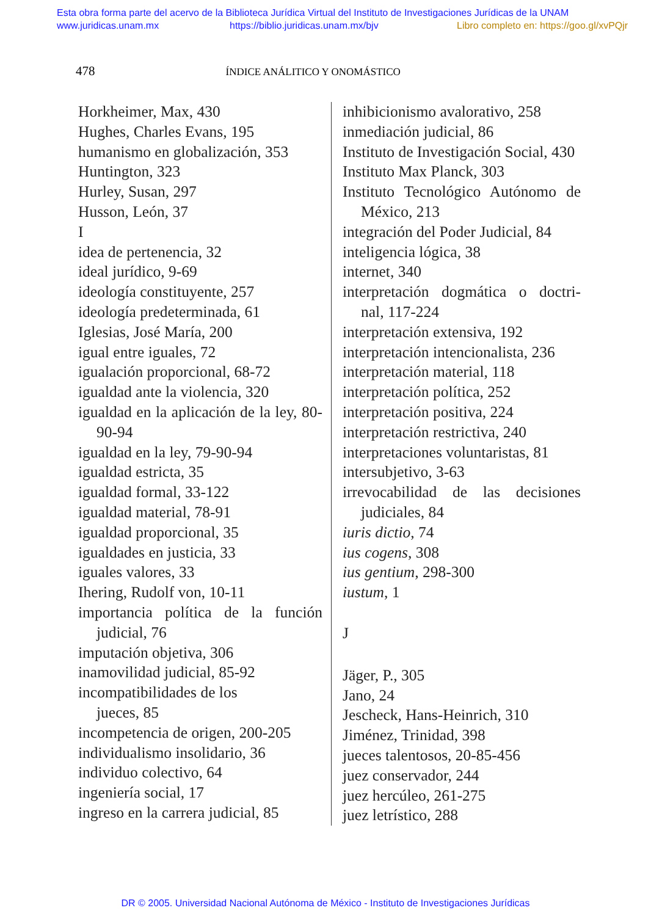Esta obra forma parte del acervo de la Biblioteca Jurídica Virtual del Instituto de Investigaciones Jurídicas de la UNAM
www.juridicas.unam.mx https://biblio.juridicas.unam.mx/bjv Libro completo en: https://goo.gl/xvPQjr
478 ÍNDICE ANÁLITICO Y ONOMÁSTICO
Horkheimer, Max, 430
Hughes, Charles Evans, 195
humanismo en globalización, 353
Huntington, 323
Hurley, Susan, 297
Husson, León, 37
I
idea de pertenencia, 32
ideal jurídico, 9-69
ideología constituyente, 257
ideología predeterminada, 61
Iglesias, José María, 200
igual entre iguales, 72
igualación proporcional, 68-72
igualdad ante la violencia, 320
igualdad en la aplicación de la ley, 80-90-94
igualdad en la ley, 79-90-94
igualdad estricta, 35
igualdad formal, 33-122
igualdad material, 78-91
igualdad proporcional, 35
igualdades en justicia, 33
iguales valores, 33
Ihering, Rudolf von, 10-11
importancia política de la función judicial, 76
imputación objetiva, 306
inamovilidad judicial, 85-92
incompatibilidades de los
jueces, 85
incompetencia de origen, 200-205
individualismo insolidario, 36
individuo colectivo, 64
ingeniería social, 17
ingreso en la carrera judicial, 85
inhibicionismo avalorativo, 258
inmediación judicial, 86
Instituto de Investigación Social, 430
Instituto Max Planck, 303
Instituto Tecnológico Autónomo de México, 213
integración del Poder Judicial, 84
inteligencia lógica, 38
internet, 340
interpretación dogmática o doctri- nal, 117-224
interpretación extensiva, 192
interpretación intencionalista, 236
interpretación material, 118
interpretación política, 252
interpretación positiva, 224
interpretación restrictiva, 240
interpretaciones voluntaristas, 81
intersubjetivo, 3-63
irrevocabilidad de las decisiones judiciales, 84
iuris dictio, 74
ius cogens, 308
ius gentium, 298-300
iustum, 1
J
Jäger, P., 305
Jano, 24
Jescheck, Hans-Heinrich, 310
Jiménez, Trinidad, 398
jueces talentosos, 20-85-456
juez conservador, 244
juez hercúleo, 261-275
juez letrístico, 288
DR © 2005. Universidad Nacional Autónoma de México - Instituto de Investigaciones Jurídicas